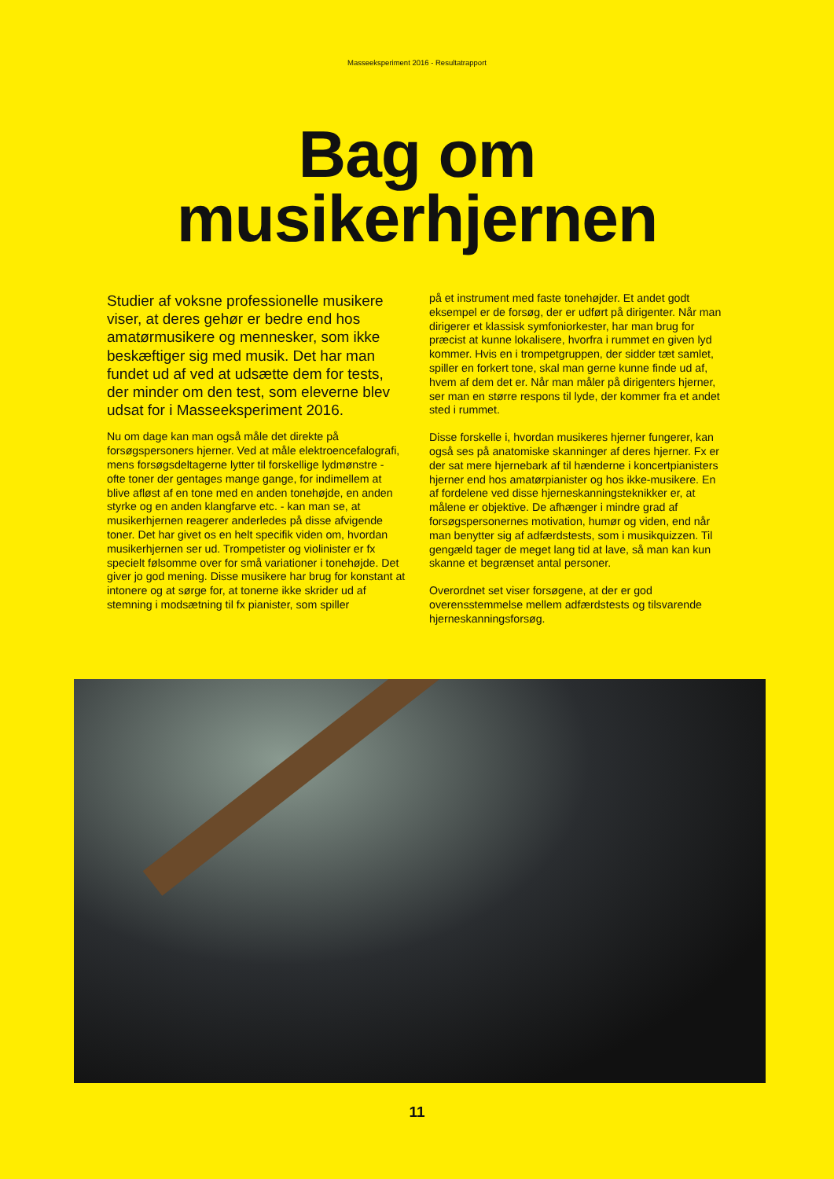Masseeksperiment 2016 - Resultatrapport
Bag om
musikerhjernen
Studier af voksne professionelle musikere viser, at deres gehør er bedre end hos amatørmusikere og mennesker, som ikke beskæftiger sig med musik. Det har man fundet ud af ved at udsætte dem for tests, der minder om den test, som eleverne blev udsat for i Masseeksperiment 2016.
Nu om dage kan man også måle det direkte på forsøgspersoners hjerner. Ved at måle elektroencefalografi, mens forsøgsdeltagerne lytter til forskellige lydmønstre - ofte toner der gentages mange gange, for indimellem at blive afløst af en tone med en anden tonehøjde, en anden styrke og en anden klangfarve etc. - kan man se, at musikerhjernen reagerer anderledes på disse afvigende toner. Det har givet os en helt specifik viden om, hvordan musikerhjernen ser ud. Trompetister og violinister er fx specielt følsomme over for små variationer i tonehøjde. Det giver jo god mening. Disse musikere har brug for konstant at intonere og at sørge for, at tonerne ikke skrider ud af stemning i modsætning til fx pianister, som spiller
på et instrument med faste tonehøjder. Et andet godt eksempel er de forsøg, der er udført på dirigenter. Når man dirigerer et klassisk symfoniorkester, har man brug for præcist at kunne lokalisere, hvorfra i rummet en given lyd kommer. Hvis en i trompetgruppen, der sidder tæt samlet, spiller en forkert tone, skal man gerne kunne finde ud af, hvem af dem det er. Når man måler på dirigenters hjerner, ser man en større respons til lyde, der kommer fra et andet sted i rummet.
Disse forskelle i, hvordan musikeres hjerner fungerer, kan også ses på anatomiske skanninger af deres hjerner. Fx er der sat mere hjernebark af til hænderne i koncertpianisters hjerner end hos amatørpianister og hos ikke-musikere. En af fordelene ved disse hjerneskanningsteknikker er, at målene er objektive. De afhænger i mindre grad af forsøgspersonernes motivation, humør og viden, end når man benytter sig af adfærdstests, som i musikquizzen. Til gengæld tager de meget lang tid at lave, så man kan kun skanne et begrænset antal personer.
Overordnet set viser forsøgene, at der er god overensstemmelse mellem adfærdstests og tilsvarende hjerneskanningsforsøg.
11